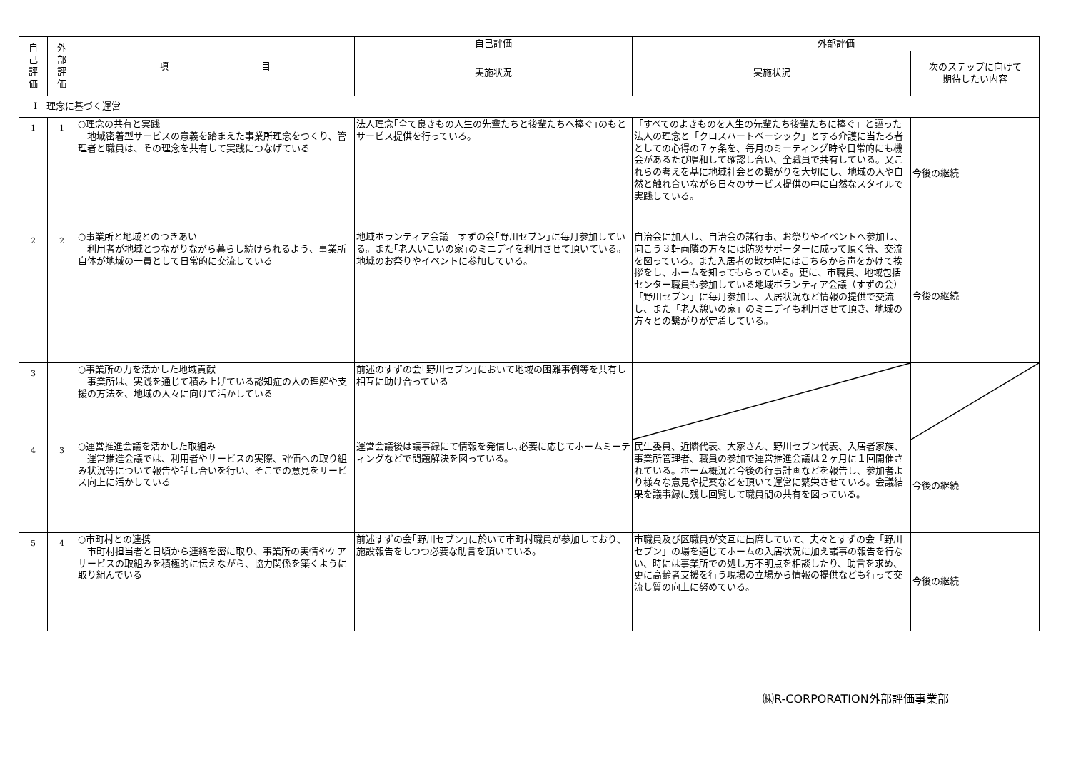| 自 己 評 価 | 外 部 評 価 | 項 目 | 自己評価 | 外部評価 | |
| --- | --- | --- | --- | --- | --- |
| | | | 実施状況 | 実施状況 | 次のステップに向けて 期待したい内容 |
| Ⅰ 理念に基づく運営 | | | | | |
| 1 | 1 | ○理念の共有と実践 地域密着型サービスの意義を踏まえた事業所理念をつくり、管理者と職員は、その理念を共有して実践につなげている | 法人理念｢全て良きもの人生の先輩たちと後輩たちへ捧ぐ｣のもとサービス提供を行っている。 | 「すべてのよきものを人生の先輩たち後輩たちに捧ぐ」と謳った法人の理念と「クロスハートベーシック」とする介護に当たる者としての心得の７ヶ条を、毎月のミーティング時や日常的にも機会があるたび唱和して確認し合い、全職員で共有している。又これらの考えを基に地域社会との繋がりを大切にし、地域の人や自然と触れ合いながら日々のサービス提供の中に自然なスタイルで実践している。 | 今後の継続 |
| 2 | 2 | ○事業所と地域とのつきあい 利用者が地域とつながりながら暮らし続けられるよう、事業所自体が地域の一員として日常的に交流している | 地域ボランティア会議 すずの会｢野川セブン｣に毎月参加している。また｢老人いこいの家｣のミニデイを利用させて頂いている。地域のお祭りやイベントに参加している。 | 自治会に加入し、自治会の諸行事、お祭りやイベントへ参加し、向こう３軒両隣の方々には防災サポーターに成って頂く等、交流を図っている。また入居者の散歩時にはこちらから声をかけて挨拶をし、ホームを知ってもらっている。更に、市職員、地域包括センター職員も参加している地域ボランティア会議（すずの会）「野川セブン」に毎月参加し、入居状況など情報の提供で交流し、また「老人憩いの家」のミニデイも利用させて頂き、地域の方々との繋がりが定着している。 | 今後の継続 |
| 3 | | ○事業所の力を活かした地域貢献 事業所は、実践を通じて積み上げている認知症の人の理解や支援の方法を、地域の人々に向けて活かしている | 前述のすずの会｢野川セブン｣において地域の困難事例等を共有し相互に助け合っている | | |
| 4 | 3 | ○運営推進会議を活かした取組み 運営推進会議では、利用者やサービスの実際、評価への取り組み状況等について報告や話し合いを行い、そこでの意見をサービス向上に活かしている | 運営会議後は議事録にて情報を発信し､必要に応じてホームミーティングなどで問題解決を図っている。 | 民生委員、近隣代表、大家さん、野川セブン代表、入居者家族、事業所管理者、職員の参加で運営推進会議は２ヶ月に１回開催されている。ホーム概況と今後の行事計画などを報告し、参加者より様々な意見や提案などを頂いて運営に繁栄させている。会議結果を議事録に残し回覧して職員間の共有を図っている。 | 今後の継続 |
| 5 | 4 | ○市町村との連携 市町村担当者と日頃から連絡を密に取り、事業所の実情やケアサービスの取組みを積極的に伝えながら、協力関係を築くように取り組んでいる | 前述すずの会｢野川セブン｣に於いて市町村職員が参加しており､施設報告をしつつ必要な助言を頂いている。 | 市職員及び区職員が交互に出席していて、夫々とすずの会「野川セブン」の場を通じてホームの入居状況に加え諸事の報告を行ない、時には事業所での処し方不明点を相談したり、助言を求め、更に高齢者支援を行う現場の立場から情報の提供なども行って交流し質の向上に努めている。 | 今後の継続 |
㈱R-CORPORATION外部評価事業部